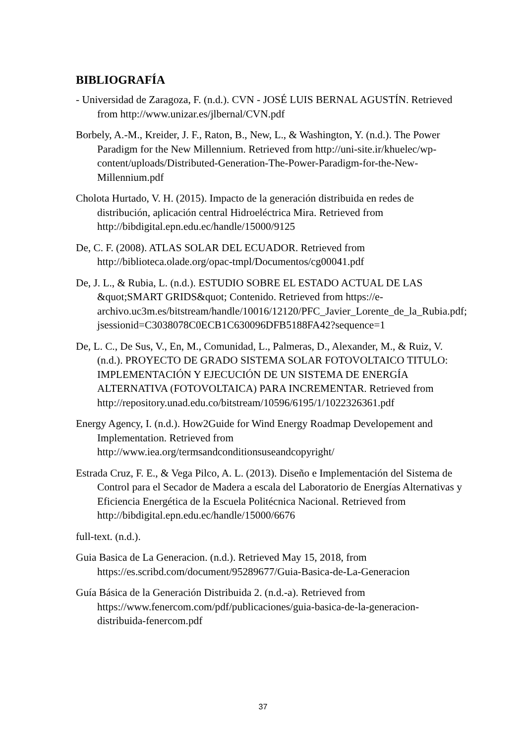BIBLIOGRAFÍA
- Universidad de Zaragoza, F. (n.d.). CVN - JOSÉ LUIS BERNAL AGUSTÍN. Retrieved from http://www.unizar.es/jlbernal/CVN.pdf
Borbely, A.-M., Kreider, J. F., Raton, B., New, L., & Washington, Y. (n.d.). The Power Paradigm for the New Millennium. Retrieved from http://uni-site.ir/khuelec/wp-content/uploads/Distributed-Generation-The-Power-Paradigm-for-the-New-Millennium.pdf
Cholota Hurtado, V. H. (2015). Impacto de la generación distribuida en redes de distribución, aplicación central Hidroeléctrica Mira. Retrieved from http://bibdigital.epn.edu.ec/handle/15000/9125
De, C. F. (2008). ATLAS SOLAR DEL ECUADOR. Retrieved from http://biblioteca.olade.org/opac-tmpl/Documentos/cg00041.pdf
De, J. L., & Rubia, L. (n.d.). ESTUDIO SOBRE EL ESTADO ACTUAL DE LAS &quot;SMART GRIDS&quot; Contenido. Retrieved from https://e-archivo.uc3m.es/bitstream/handle/10016/12120/PFC_Javier_Lorente_de_la_Rubia.pdf;jsessionid=C3038078C0ECB1C630096DFB5188FA42?sequence=1
De, L. C., De Sus, V., En, M., Comunidad, L., Palmeras, D., Alexander, M., & Ruiz, V. (n.d.). PROYECTO DE GRADO SISTEMA SOLAR FOTOVOLTAICO TITULO: IMPLEMENTACIÓN Y EJECUCIÓN DE UN SISTEMA DE ENERGÍA ALTERNATIVA (FOTOVOLTAICA) PARA INCREMENTAR. Retrieved from http://repository.unad.edu.co/bitstream/10596/6195/1/1022326361.pdf
Energy Agency, I. (n.d.). How2Guide for Wind Energy Roadmap Developement and Implementation. Retrieved from http://www.iea.org/termsandconditionsuseandcopyright/
Estrada Cruz, F. E., & Vega Pilco, A. L. (2013). Diseño e Implementación del Sistema de Control para el Secador de Madera a escala del Laboratorio de Energías Alternativas y Eficiencia Energética de la Escuela Politécnica Nacional. Retrieved from http://bibdigital.epn.edu.ec/handle/15000/6676
full-text. (n.d.).
Guia Basica de La Generacion. (n.d.). Retrieved May 15, 2018, from https://es.scribd.com/document/95289677/Guia-Basica-de-La-Generacion
Guía Básica de la Generación Distribuida 2. (n.d.-a). Retrieved from https://www.fenercom.com/pdf/publicaciones/guia-basica-de-la-generacion-distribuida-fenercom.pdf
37